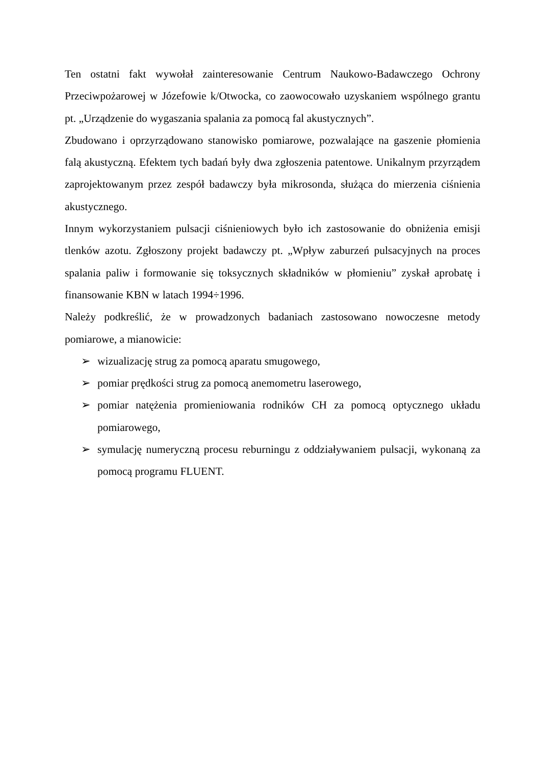Ten ostatni fakt wywołał zainteresowanie Centrum Naukowo-Badawczego Ochrony Przeciwpożarowej w Józefowie k/Otwocka, co zaowocowało uzyskaniem wspólnego grantu pt. „Urządzenie do wygaszania spalania za pomocą fal akustycznych”.
Zbudowano i oprzyrządowano stanowisko pomiarowe, pozwalające na gaszenie płomienia falą akustyczną. Efektem tych badań były dwa zgłoszenia patentowe. Unikalnym przyrządem zaprojektowanym przez zespół badawczy była mikrosonda, służąca do mierzenia ciśnienia akustycznego.
Innym wykorzystaniem pulsacji ciśnieniowych było ich zastosowanie do obniżenia emisji tlenków azotu. Zgłoszony projekt badawczy pt. „Wpływ zaburzeń pulsacyjnych na proces spalania paliw i formowanie się toksycznych składników w płomieniu” zyskał aprobatę i finansowanie KBN w latach 1994÷1996.
Należy podkreślić, że w prowadzonych badaniach zastosowano nowoczesne metody pomiarowe, a mianowicie:
➢ wizualizację strug za pomocą aparatu smugowego,
➢ pomiar prędkości strug za pomocą anemometru laserowego,
➢ pomiar natężenia promieniowania rodników CH za pomocą optycznego układu pomiarowego,
➢ symulację numeryczną procesu reburningu z oddziaływaniem pulsacji, wykonaną za pomocą programu FLUENT.